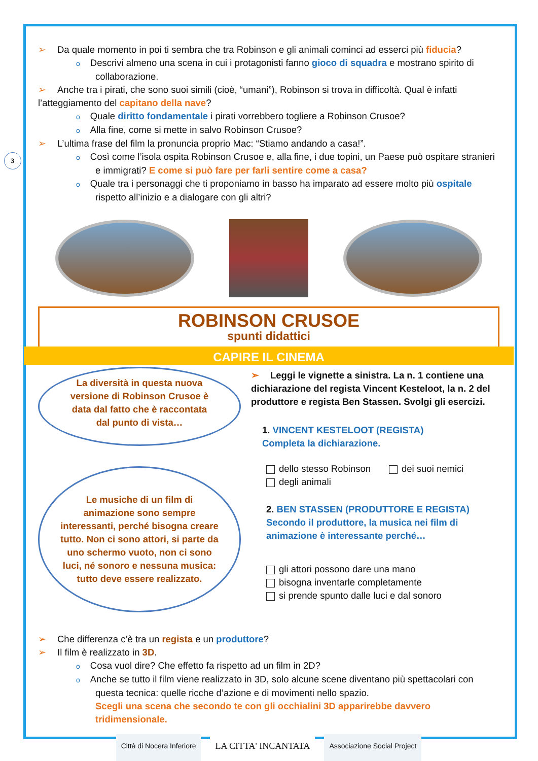3
➢ Da quale momento in poi ti sembra che tra Robinson e gli animali cominci ad esserci più fiducia?
o Descrivi almeno una scena in cui i protagonisti fanno gioco di squadra e mostrano spirito di collaborazione.
➢ Anche tra i pirati, che sono suoi simili (cioè, “umani”), Robinson si trova in difficoltà. Qual è infatti l’atteggiamento del capitano della nave?
o Quale diritto fondamentale i pirati vorrebbero togliere a Robinson Crusoe?
o Alla fine, come si mette in salvo Robinson Crusoe?
➢ L’ultima frase del film la pronuncia proprio Mac: “Stiamo andando a casa!”.
o Così come l’isola ospita Robinson Crusoe e, alla fine, i due topini, un Paese può ospitare stranieri e immigrati? E come si può fare per farli sentire come a casa?
o Quale tra i personaggi che ti proponiamo in basso ha imparato ad essere molto più ospitale rispetto all’inizio e a dialogare con gli altri?
ROBINSON CRUSOE
spunti didattici
CAPIRE IL CINEMA
La diversità in questa nuova versione di Robinson Crusoe è data dal fatto che è raccontata dal punto di vista…
Le musiche di un film di animazione sono sempre interessanti, perché bisogna creare tutto. Non ci sono attori, si parte da uno schermo vuoto, non ci sono luci, né sonoro e nessuna musica: tutto deve essere realizzato.
➢ Leggi le vignette a sinistra. La n. 1 contiene una dichiarazione del regista Vincent Kesteloot, la n. 2 del produttore e regista Ben Stassen. Svolgi gli esercizi.
1. VINCENT KESTELOOT (REGISTA)
Completa la dichiarazione.
dello stesso Robinson dei suoi nemici
degli animali
2. BEN STASSEN (PRODUTTORE E REGISTA)
Secondo il produttore, la musica nei film di animazione è interessante perché…
gli attori possono dare una mano
bisogna inventarle completamente
si prende spunto dalle luci e dal sonoro
➢ Che differenza c’è tra un regista e un produttore?
➢ Il film è realizzato in 3D.
o Cosa vuol dire? Che effetto fa rispetto ad un film in 2D?
o Anche se tutto il film viene realizzato in 3D, solo alcune scene diventano più spettacolari con questa tecnica: quelle ricche d’azione e di movimenti nello spazio.
Scegli una scena che secondo te con gli occhialini 3D apparirebbe davvero tridimensionale.
Città di Nocera Inferiore
LA CITTA' INCANTATA
Associazione Social Project